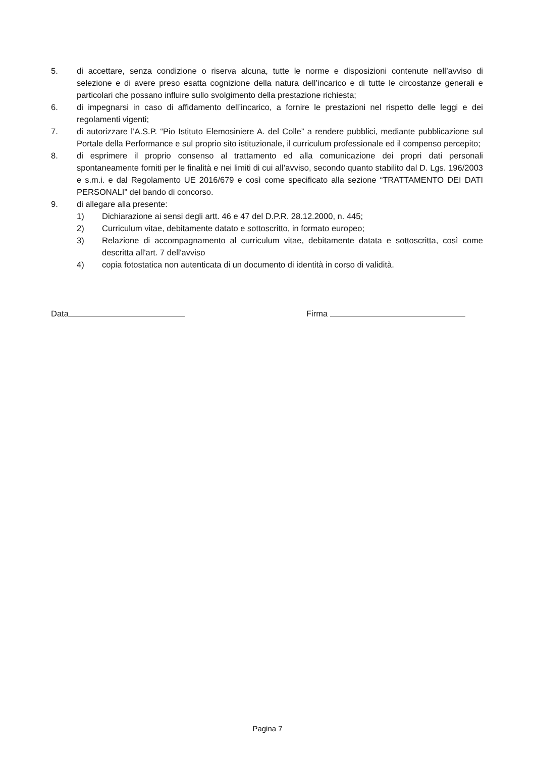5. di accettare, senza condizione o riserva alcuna, tutte le norme e disposizioni contenute nell’avviso di selezione e di avere preso esatta cognizione della natura dell’incarico e di tutte le circostanze generali e particolari che possano influire sullo svolgimento della prestazione richiesta;
6. di impegnarsi in caso di affidamento dell’incarico, a fornire le prestazioni nel rispetto delle leggi e dei regolamenti vigenti;
7. di autorizzare l’A.S.P. “Pio Istituto Elemosiniere A. del Colle” a rendere pubblici, mediante pubblicazione sul Portale della Performance e sul proprio sito istituzionale, il curriculum professionale ed il compenso percepito;
8. di esprimere il proprio consenso al trattamento ed alla comunicazione dei propri dati personali spontaneamente forniti per le finalità e nei limiti di cui all’avviso, secondo quanto stabilito dal D. Lgs. 196/2003 e s.m.i. e dal Regolamento UE 2016/679 e così come specificato alla sezione “TRATTAMENTO DEI DATI PERSONALI” del bando di concorso.
9. di allegare alla presente:
1) Dichiarazione ai sensi degli artt. 46 e 47 del D.P.R. 28.12.2000, n. 445;
2) Curriculum vitae, debitamente datato e sottoscritto, in formato europeo;
3) Relazione di accompagnamento al curriculum vitae, debitamente datata e sottoscritta, così come descritta all'art. 7 dell'avviso
4) copia fotostatica non autenticata di un documento di identità in corso di validità.
Data Firma
Pagina 7